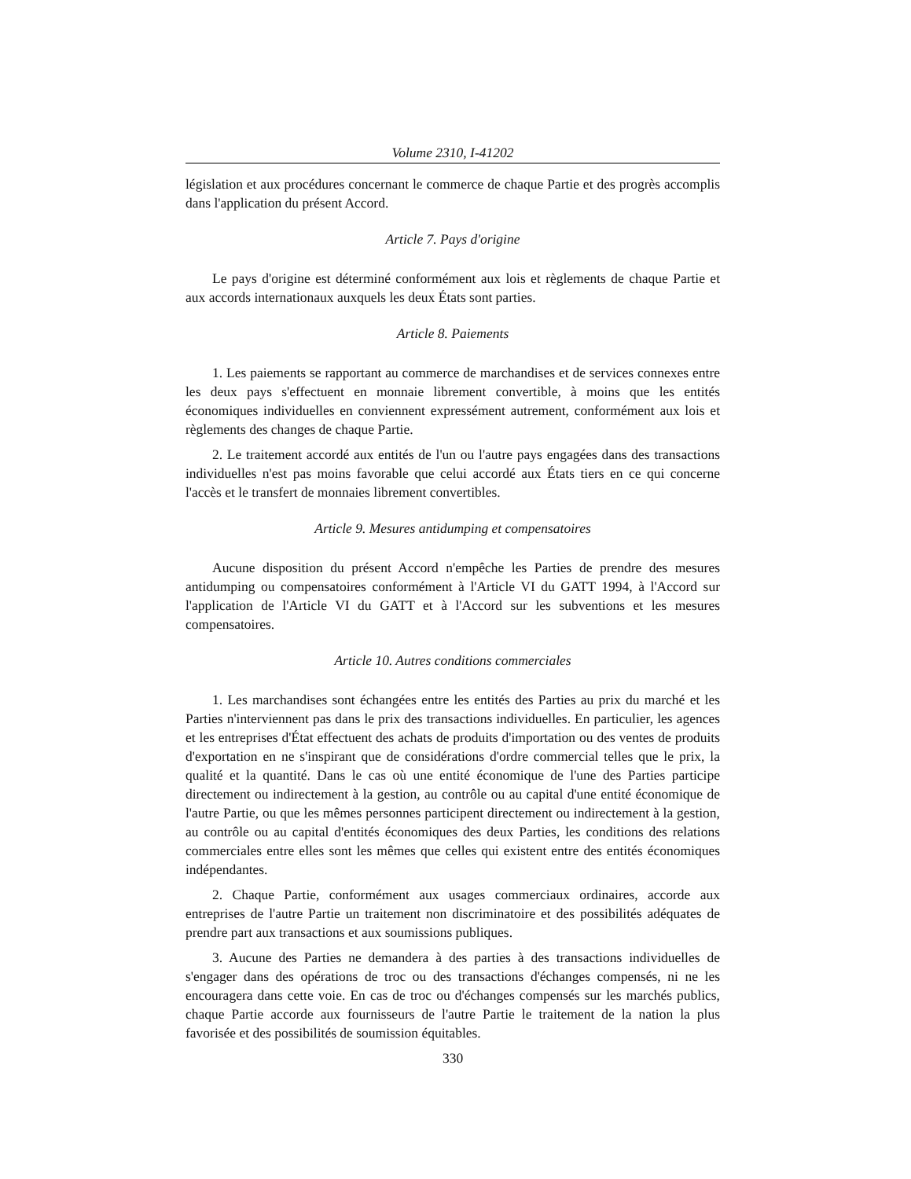Volume 2310, I-41202
législation et aux procédures concernant le commerce de chaque Partie et des progrès accomplis dans l'application du présent Accord.
Article 7. Pays d'origine
Le pays d'origine est déterminé conformément aux lois et règlements de chaque Partie et aux accords internationaux auxquels les deux États sont parties.
Article 8. Paiements
1. Les paiements se rapportant au commerce de marchandises et de services connexes entre les deux pays s'effectuent en monnaie librement convertible, à moins que les entités économiques individuelles en conviennent expressément autrement, conformément aux lois et règlements des changes de chaque Partie.
2. Le traitement accordé aux entités de l'un ou l'autre pays engagées dans des transactions individuelles n'est pas moins favorable que celui accordé aux États tiers en ce qui concerne l'accès et le transfert de monnaies librement convertibles.
Article 9. Mesures antidumping et compensatoires
Aucune disposition du présent Accord n'empêche les Parties de prendre des mesures antidumping ou compensatoires conformément à l'Article VI du GATT 1994, à l'Accord sur l'application de l'Article VI du GATT et à l'Accord sur les subventions et les mesures compensatoires.
Article 10. Autres conditions commerciales
1. Les marchandises sont échangées entre les entités des Parties au prix du marché et les Parties n'interviennent pas dans le prix des transactions individuelles. En particulier, les agences et les entreprises d'État effectuent des achats de produits d'importation ou des ventes de produits d'exportation en ne s'inspirant que de considérations d'ordre commercial telles que le prix, la qualité et la quantité. Dans le cas où une entité économique de l'une des Parties participe directement ou indirectement à la gestion, au contrôle ou au capital d'une entité économique de l'autre Partie, ou que les mêmes personnes participent directement ou indirectement à la gestion, au contrôle ou au capital d'entités économiques des deux Parties, les conditions des relations commerciales entre elles sont les mêmes que celles qui existent entre des entités économiques indépendantes.
2. Chaque Partie, conformément aux usages commerciaux ordinaires, accorde aux entreprises de l'autre Partie un traitement non discriminatoire et des possibilités adéquates de prendre part aux transactions et aux soumissions publiques.
3. Aucune des Parties ne demandera à des parties à des transactions individuelles de s'engager dans des opérations de troc ou des transactions d'échanges compensés, ni ne les encouragera dans cette voie. En cas de troc ou d'échanges compensés sur les marchés publics, chaque Partie accorde aux fournisseurs de l'autre Partie le traitement de la nation la plus favorisée et des possibilités de soumission équitables.
330